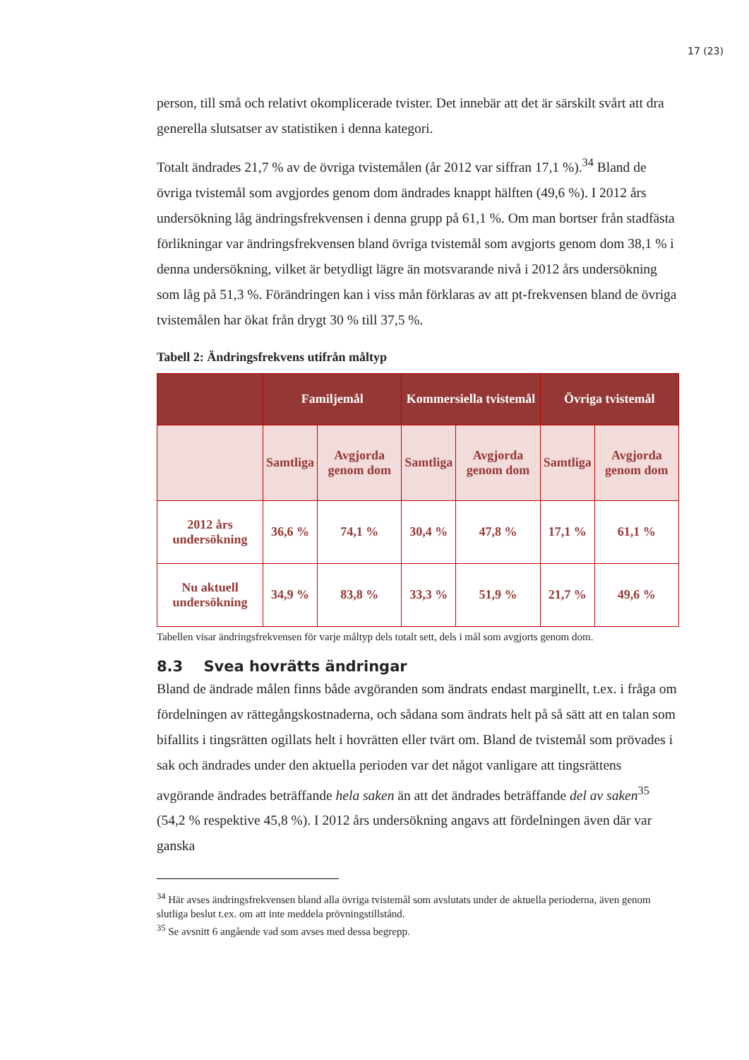17 (23)
person, till små och relativt okomplicerade tvister. Det innebär att det är särskilt svårt att dra generella slutsatser av statistiken i denna kategori.
Totalt ändrades 21,7 % av de övriga tvistemålen (år 2012 var siffran 17,1 %).<sup>34</sup> Bland de övriga tvistemål som avgjordes genom dom ändrades knappt hälften (49,6 %). I 2012 års undersökning låg ändringsfrekvensen i denna grupp på 61,1 %. Om man bortser från stadfästa förlikningar var ändringsfrekvensen bland övriga tvistemål som avgjorts genom dom 38,1 % i denna undersökning, vilket är betydligt lägre än motsvarande nivå i 2012 års undersökning som låg på 51,3 %. Förändringen kan i viss mån förklaras av att pt-frekvensen bland de övriga tvistemålen har ökat från drygt 30 % till 37,5 %.
Tabell 2: Ändringsfrekvens utifrån måltyp
| | Familjemål | | Kommersiella tvistemål | | Övriga tvistemål | |
| --- | --- | --- | --- | --- | --- | --- |
| | Samtliga | Avgjorda genom dom | Samtliga | Avgjorda genom dom | Samtliga | Avgjorda genom dom |
| 2012 års undersökning | 36,6 % | 74,1 % | 30,4 % | 47,8 % | 17,1 % | 61,1 % |
| Nu aktuell undersökning | 34,9 % | 83,8 % | 33,3 % | 51,9 % | 21,7 % | 49,6 % |
Tabellen visar ändringsfrekvensen för varje måltyp dels totalt sett, dels i mål som avgjorts genom dom.
8.3 Svea hovrätts ändringar
Bland de ändrade målen finns både avgöranden som ändrats endast marginellt, t.ex. i fråga om fördelningen av rättegångskostnaderna, och sådana som ändrats helt på så sätt att en talan som bifallits i tingsrätten ogillats helt i hovrätten eller tvärt om. Bland de tvistemål som prövades i sak och ändrades under den aktuella perioden var det något vanligare att tingsrättens avgörande ändrades beträffande hela saken än att det ändrades beträffande del av saken<sup>35</sup> (54,2 % respektive 45,8 %). I 2012 års undersökning angavs att fördelningen även där var ganska
<sup>34</sup> Här avses ändringsfrekvensen bland alla övriga tvistemål som avslutats under de aktuella perioderna, även genom slutliga beslut t.ex. om att inte meddela prövningstillstånd.
<sup>35</sup> Se avsnitt 6 angående vad som avses med dessa begrepp.